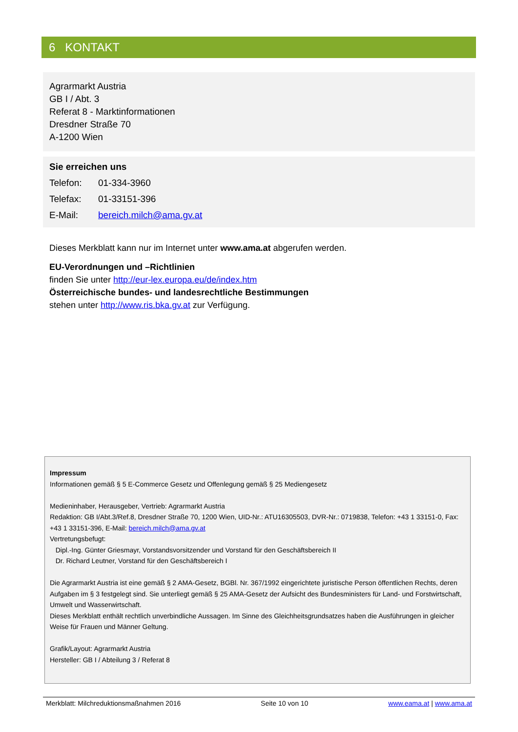6 KONTAKT
Agrarmarkt Austria
GB I / Abt. 3
Referat 8 - Marktinformationen
Dresdner Straße 70
A-1200 Wien
Sie erreichen uns
Telefon: 01-334-3960
Telefax: 01-33151-396
E-Mail: bereich.milch@ama.gv.at
Dieses Merkblatt kann nur im Internet unter www.ama.at abgerufen werden.
EU-Verordnungen und –Richtlinien
finden Sie unter http://eur-lex.europa.eu/de/index.htm
Österreichische bundes- und landesrechtliche Bestimmungen
stehen unter http://www.ris.bka.gv.at zur Verfügung.
Impressum
Informationen gemäß § 5 E-Commerce Gesetz und Offenlegung gemäß § 25 Mediengesetz
Medieninhaber, Herausgeber, Vertrieb: Agrarmarkt Austria
Redaktion: GB I/Abt.3/Ref.8, Dresdner Straße 70, 1200 Wien, UID-Nr.: ATU16305503, DVR-Nr.: 0719838, Telefon: +43 1 33151-0, Fax: +43 1 33151-396, E-Mail: bereich.milch@ama.gv.at
Vertretungsbefugt:
Dipl.-Ing. Günter Griesmayr, Vorstandsvorsitzender und Vorstand für den Geschäftsbereich II
Dr. Richard Leutner, Vorstand für den Geschäftsbereich I
Die Agrarmarkt Austria ist eine gemäß § 2 AMA-Gesetz, BGBl. Nr. 367/1992 eingerichtete juristische Person öffentlichen Rechts, deren Aufgaben im § 3 festgelegt sind. Sie unterliegt gemäß § 25 AMA-Gesetz der Aufsicht des Bundesministers für Land- und Forstwirtschaft, Umwelt und Wasserwirtschaft.
Dieses Merkblatt enthält rechtlich unverbindliche Aussagen. Im Sinne des Gleichheitsgrundsatzes haben die Ausführungen in gleicher Weise für Frauen und Männer Geltung.
Grafik/Layout: Agrarmarkt Austria
Hersteller: GB I / Abteilung 3 / Referat 8
Merkblatt: Milchreduktionsmaßnahmen 2016 Seite 10 von 10 www.eama.at | www.ama.at